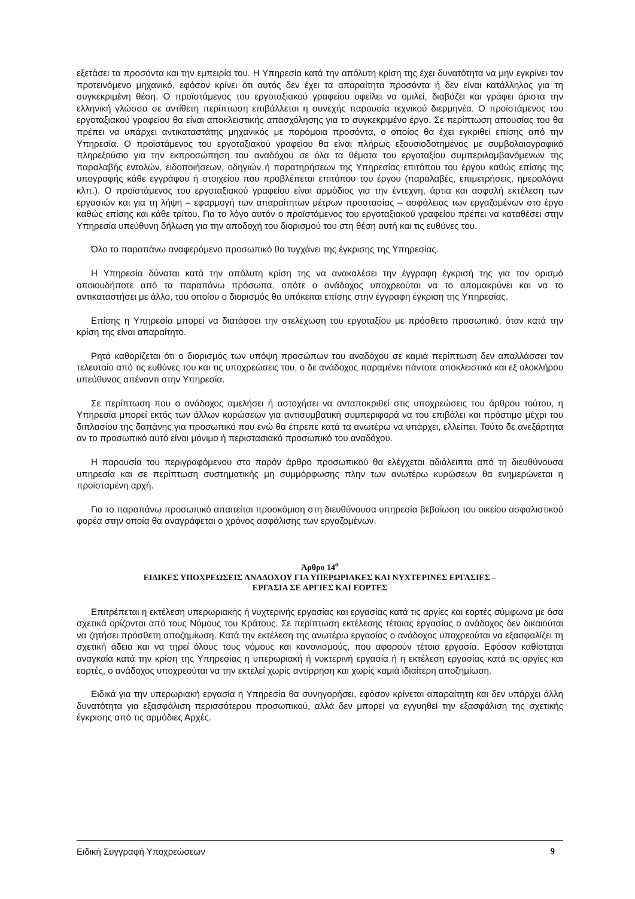εξετάσει τα προσόντα και την εμπειρία του. Η Υπηρεσία κατά την απόλυτη κρίση της έχει δυνατότητα να μην εγκρίνει τον προτεινόμενο μηχανικό, εφόσον κρίνει ότι αυτός δεν έχει τα απαραίτητα προσόντα ή δεν είναι κατάλληλος για τη συγκεκριμένη θέση. Ο προϊστάμενος του εργοταξιακού γραφείου οφείλει να ομιλεί, διαβάζει και γράφει άριστα την ελληνική γλώσσα σε αντίθετη περίπτωση επιβάλλεται η συνεχής παρουσία τεχνικού διερμηνέα. Ο προϊστάμενος του εργοταξιακού γραφείου θα είναι αποκλειστικής απασχόλησης για το συγκεκριμένο έργο. Σε περίπτωση απουσίας του θα πρέπει να υπάρχει αντικαταστάτης μηχανικός με παρόμοια προσόντα, ο οποίος θα έχει εγκριθεί επίσης από την Υπηρεσία. Ο προϊστάμενος του εργοταξιακού γραφείου θα είναι πλήρως εξουσιοδοτημένος με συμβολαιογραφικό πληρεξούσιο για την εκπροσώπηση του αναδόχου σε όλα τα θέματα του εργοταξίου συμπεριλαμβανόμενων της παραλαβής εντολών, ειδοποιήσεων, οδηγιών ή παρατηρήσεων της Υπηρεσίας επιτόπου του έργου καθώς επίσης της υπογραφής κάθε εγγράφου ή στοιχείου που προβλέπεται επιτόπου του έργου (παραλαβές, επιμετρήσεις, ημερολόγια κλπ.). Ο προϊστάμενος του εργοταξιακού γραφείου είναι αρμόδιος για την έντεχνη, άρτια και ασφαλή εκτέλεση των εργασιών και για τη λήψη – εφαρμογή των απαραίτητων μέτρων προστασίας – ασφάλειας των εργαζομένων στο έργο καθώς επίσης και κάθε τρίτου. Για το λόγο αυτόν ο προϊστάμενος του εργοταξιακού γραφείου πρέπει να καταθέσει στην Υπηρεσία υπεύθυνη δήλωση για την αποδοχή του διορισμού του στη θέση αυτή και τις ευθύνες του.
Όλο το παραπάνω αναφερόμενο προσωπικό θα τυγχάνει της έγκρισης της Υπηρεσίας.
Η Υπηρεσία δύναται κατά την απόλυτη κρίση της να ανακαλέσει την έγγραφη έγκρισή της για τον ορισμό οποιουδήποτε από τα παραπάνω πρόσωπα, οπότε ο ανάδοχος υποχρεούται να το απομακρύνει και να το αντικαταστήσει με άλλο, του οποίου ο διορισμός θα υπόκειται επίσης στην έγγραφη έγκριση της Υπηρεσίας.
Επίσης η Υπηρεσία μπορεί να διατάσσει την στελέχωση του εργοταξίου με πρόσθετο προσωπικό, όταν κατά την κρίση της είναι απαραίτητο.
Ρητά καθορίζεται ότι ο διορισμός των υπόψη προσώπων του αναδόχου σε καμιά περίπτωση δεν απαλλάσσει τον τελευταίο από τις ευθύνες του και τις υποχρεώσεις του, ο δε ανάδοχος παραμένει πάντοτε αποκλειστικά και εξ ολοκλήρου υπεύθυνος απέναντι στην Υπηρεσία.
Σε περίπτωση που ο ανάδοχος αμελήσει ή αστοχήσει να ανταποκριθεί στις υποχρεώσεις του άρθρου τούτου, η Υπηρεσία μπορεί εκτός των άλλων κυρώσεων για αντισυμβατική συμπεριφορά να του επιβάλει και πρόστιμο μέχρι του διπλασίου της δαπάνης για προσωπικό που ενώ θα έπρεπε κατά τα ανωτέρω να υπάρχει, ελλείπει. Τούτο δε ανεξάρτητα αν το προσωπικό αυτό είναι μόνιμο ή περιστασιακό προσωπικό του αναδόχου.
Η παρουσία του περιγραφόμενου στο παρόν άρθρο προσωπικού θα ελέγχεται αδιάλειπτα από τη διευθύνουσα υπηρεσία και σε περίπτωση συστηματικής μη συμμόρφωσης πλην των ανωτέρω κυρώσεων θα ενημερώνεται η προϊσταμένη αρχή.
Για το παραπάνω προσωπικό απαιτείται προσκόμιση στη διευθύνουσα υπηρεσία βεβαίωση του οικείου ασφαλιστικού φορέα στην οποία θα αναγράφεται ο χρόνος ασφάλισης των εργαζομένων.
Άρθρο 14<sup>ο</sup>
ΕΙΔΙΚΕΣ ΥΠΟΧΡΕΩΣΕΙΣ ΑΝΑΔΟΧΟΥ ΓΙΑ ΥΠΕΡΩΡΙΑΚΕΣ ΚΑΙ ΝΥΧΤΕΡΙΝΕΣ ΕΡΓΑΣΙΕΣ –
ΕΡΓΑΣΙΑ ΣΕ ΑΡΓΙΕΣ ΚΑΙ ΕΟΡΤΕΣ
Επιτρέπεται η εκτέλεση υπερωριακής ή νυχτερινής εργασίας και εργασίας κατά τις αργίες και εορτές σύμφωνα με όσα σχετικά ορίζονται από τους Νόμους του Κράτους. Σε περίπτωση εκτέλεσης τέτοιας εργασίας ο ανάδοχος δεν δικαιούται να ζητήσει πρόσθετη αποζημίωση. Κατά την εκτέλεση της ανωτέρω εργασίας ο ανάδοχος υποχρεούται να εξασφαλίζει τη σχετική άδεια και να τηρεί όλους τους νόμους και κανονισμούς, που αφορούν τέτοια εργασία. Εφόσον καθίσταται αναγκαία κατά την κρίση της Υπηρεσίας η υπερωριακή ή νυκτερινή εργασία ή η εκτέλεση εργασίας κατά τις αργίες και εορτές, ο ανάδοχος υποχρεούται να την εκτελεί χωρίς αντίρρηση και χωρίς καμιά ιδιαίτερη αποζημίωση.
Ειδικά για την υπερωριακή εργασία η Υπηρεσία θα συνηγορήσει, εφόσον κρίνεται απαραίτητη και δεν υπάρχει άλλη δυνατότητα για εξασφάλιση περισσότερου προσωπικού, αλλά δεν μπορεί να εγγυηθεί την εξασφάλιση της σχετικής έγκρισης από τις αρμόδιες Αρχές.
Ειδική Συγγραφή Υποχρεώσεων 9